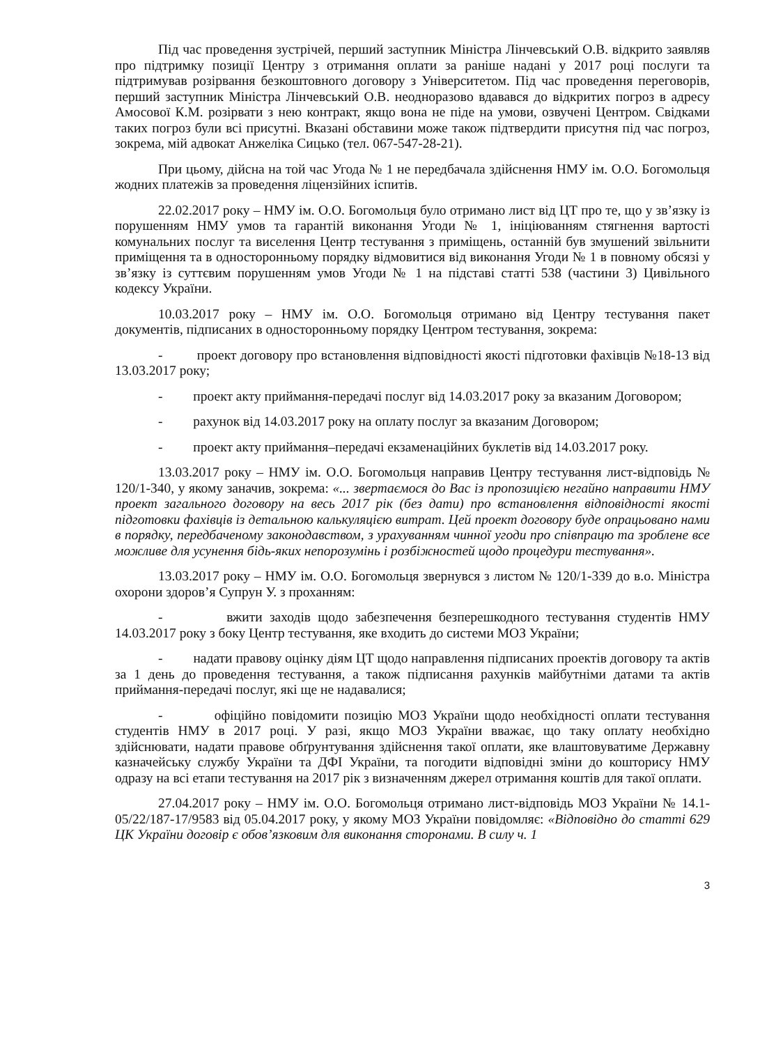Під час проведення зустрічей, перший заступник Міністра Лінчевський О.В. відкрито заявляв про підтримку позиції Центру з отримання оплати за раніше надані у 2017 році послуги та підтримував розірвання безкоштовного договору з Університетом. Під час проведення переговорів, перший заступник Міністра Лінчевський О.В. неодноразово вдавався до відкритих погроз в адресу Амосової К.М. розірвати з нею контракт, якщо вона не піде на умови, озвучені Центром. Свідками таких погроз були всі присутні. Вказані обставини може також підтвердити присутня під час погроз, зокрема, мій адвокат Анжеліка Сицько (тел. 067-547-28-21).
При цьому, дійсна на той час Угода № 1 не передбачала здійснення НМУ ім. О.О. Богомольця жодних платежів за проведення ліцензійних іспитів.
22.02.2017 року – НМУ ім. О.О. Богомольця було отримано лист від ЦТ про те, що у зв’язку із порушенням НМУ умов та гарантій виконання Угоди № 1, ініціюванням стягнення вартості комунальних послуг та виселення Центр тестування з приміщень, останній був змушений звільнити приміщення та в односторонньому порядку відмовитися від виконання Угоди № 1 в повному обсязі у зв’язку із суттєвим порушенням умов Угоди № 1 на підставі статті 538 (частини 3) Цивільного кодексу України.
10.03.2017 року – НМУ ім. О.О. Богомольця отримано від Центру тестування пакет документів, підписаних в односторонньому порядку Центром тестування, зокрема:
- проект договору про встановлення відповідності якості підготовки фахівців №18-13 від 13.03.2017 року;
- проект акту приймання-передачі послуг від 14.03.2017 року за вказаним Договором;
- рахунок від 14.03.2017 року на оплату послуг за вказаним Договором;
- проект акту приймання–передачі екзаменаційних буклетів від 14.03.2017 року.
13.03.2017 року – НМУ ім. О.О. Богомольця направив Центру тестування лист-відповідь № 120/1-340, у якому заначив, зокрема: «... звертаємося до Вас із пропозицією негайно направити НМУ проект загального договору на весь 2017 рік (без дати) про встановлення відповідності якості підготовки фахівців із детальною калькуляцією витрат. Цей проект договору буде опрацьовано нами в порядку, передбаченому законодавством, з урахуванням чинної угоди про співпрацю та зроблене все можливе для усунення бідь-яких непорозумінь і розбіжностей щодо процедури тестування».
13.03.2017 року – НМУ ім. О.О. Богомольця звернувся з листом № 120/1-339 до в.о. Міністра охорони здоров’я Супрун У. з проханням:
- вжити заходів щодо забезпечення безперешкодного тестування студентів НМУ 14.03.2017 року з боку Центр тестування, яке входить до системи МОЗ України;
- надати правову оцінку діям ЦТ щодо направлення підписаних проектів договору та актів за 1 день до проведення тестування, а також підписання рахунків майбутніми датами та актів приймання-передачі послуг, які ще не надавалися;
- офіційно повідомити позицію МОЗ України щодо необхідності оплати тестування студентів НМУ в 2017 році. У разі, якщо МОЗ України вважає, що таку оплату необхідно здійснювати, надати правове обґрунтування здійснення такої оплати, яке влаштовуватиме Державну казначейську службу України та ДФІ України, та погодити відповідні зміни до кошторису НМУ одразу на всі етапи тестування на 2017 рік з визначенням джерел отримання коштів для такої оплати.
27.04.2017 року – НМУ ім. О.О. Богомольця отримано лист-відповідь МОЗ України № 14.1-05/22/187-17/9583 від 05.04.2017 року, у якому МОЗ України повідомляє: «Відповідно до статті 629 ЦК України договір є обов’язковим для виконання сторонами. В силу ч. 1
3